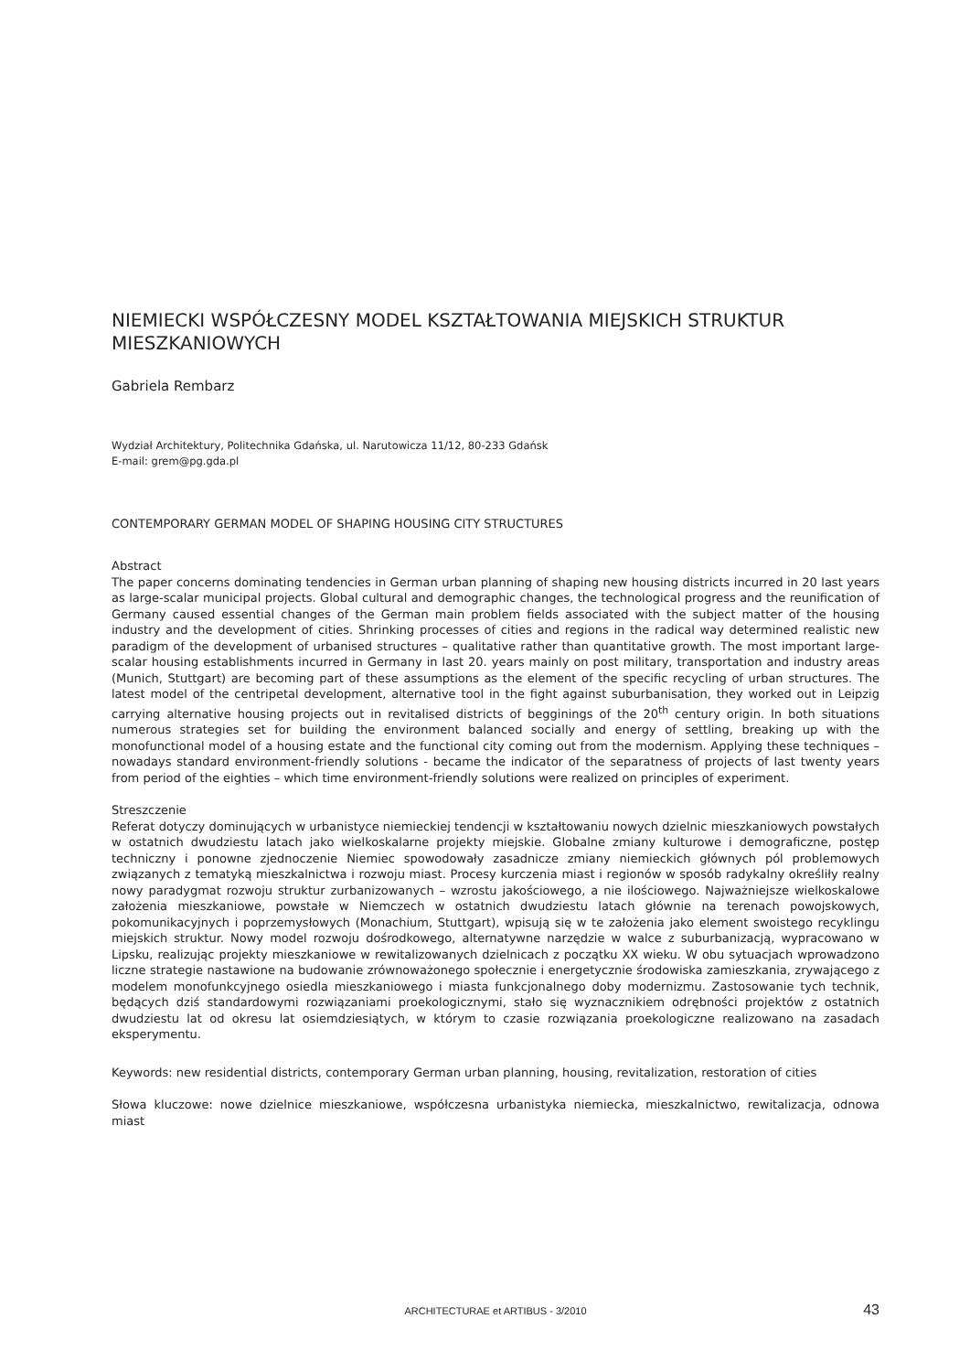NIEMIECKI WSPÓŁCZESNY MODEL KSZTAŁTOWANIA MIEJSKICH STRUKTUR MIESZKANIOWYCH
Gabriela Rembarz
Wydział Architektury, Politechnika Gdańska, ul. Narutowicza 11/12, 80-233 Gdańsk
E-mail: grem@pg.gda.pl
CONTEMPORARY GERMAN MODEL OF SHAPING HOUSING CITY STRUCTURES
Abstract
The paper concerns dominating tendencies in German urban planning of shaping new housing districts incurred in 20 last years as large-scalar municipal projects. Global cultural and demographic changes, the technological progress and the reunification of Germany caused essential changes of the German main problem fields associated with the subject matter of the housing industry and the development of cities. Shrinking processes of cities and regions in the radical way determined realistic new paradigm of the development of urbanised structures – qualitative rather than quantitative growth. The most important large-scalar housing establishments incurred in Germany in last 20. years mainly on post military, transportation and industry areas (Munich, Stuttgart) are becoming part of these assumptions as the element of the specific recycling of urban structures. The latest model of the centripetal development, alternative tool in the fight against suburbanisation, they worked out in Leipzig carrying alternative housing projects out in revitalised districts of begginings of the 20<sup>th</sup> century origin. In both situations numerous strategies set for building the environment balanced socially and energy of settling, breaking up with the monofunctional model of a housing estate and the functional city coming out from the modernism. Applying these techniques – nowadays standard environment-friendly solutions - became the indicator of the separatness of projects of last twenty years from period of the eighties – which time environment-friendly solutions were realized on principles of experiment.
Streszczenie
Referat dotyczy dominujących w urbanistyce niemieckiej tendencji w kształtowaniu nowych dzielnic mieszkaniowych powstałych w ostatnich dwudziestu latach jako wielkoskalarne projekty miejskie. Globalne zmiany kulturowe i demograficzne, postęp techniczny i ponowne zjednoczenie Niemiec spowodowały zasadnicze zmiany niemieckich głównych pól problemowych związanych z tematyką mieszkalnictwa i rozwoju miast. Procesy kurczenia miast i regionów w sposób radykalny określiły realny nowy paradygmat rozwoju struktur zurbanizowanych – wzrostu jakościowego, a nie ilościowego. Najważniejsze wielkoskalowe założenia mieszkaniowe, powstałe w Niemczech w ostatnich dwudziestu latach głównie na terenach powojskowych, pokomunikacyjnych i poprzemysłowych (Monachium, Stuttgart), wpisują się w te założenia jako element swoistego recyklingu miejskich struktur. Nowy model rozwoju dośrodkowego, alternatywne narzędzie w walce z suburbanizacją, wypracowano w Lipsku, realizując projekty mieszkaniowe w rewitalizowanych dzielnicach z początku XX wieku. W obu sytuacjach wprowadzono liczne strategie nastawione na budowanie zrównoważonego społecznie i energetycznie środowiska zamieszkania, zrywającego z modelem monofunkcyjnego osiedla mieszkaniowego i miasta funkcjonalnego doby modernizmu. Zastosowanie tych technik, będących dziś standardowymi rozwiązaniami proekologicznymi, stało się wyznacznikiem odrębności projektów z ostatnich dwudziestu lat od okresu lat osiemdziesiątych, w którym to czasie rozwiązania proekologiczne realizowano na zasadach eksperymentu.
Keywords: new residential districts, contemporary German urban planning, housing, revitalization, restoration of cities
Słowa kluczowe: nowe dzielnice mieszkaniowe, współczesna urbanistyka niemiecka, mieszkalnictwo, rewitalizacja, odnowa miast
ARCHITECTURAE et ARTIBUS - 3/2010 43